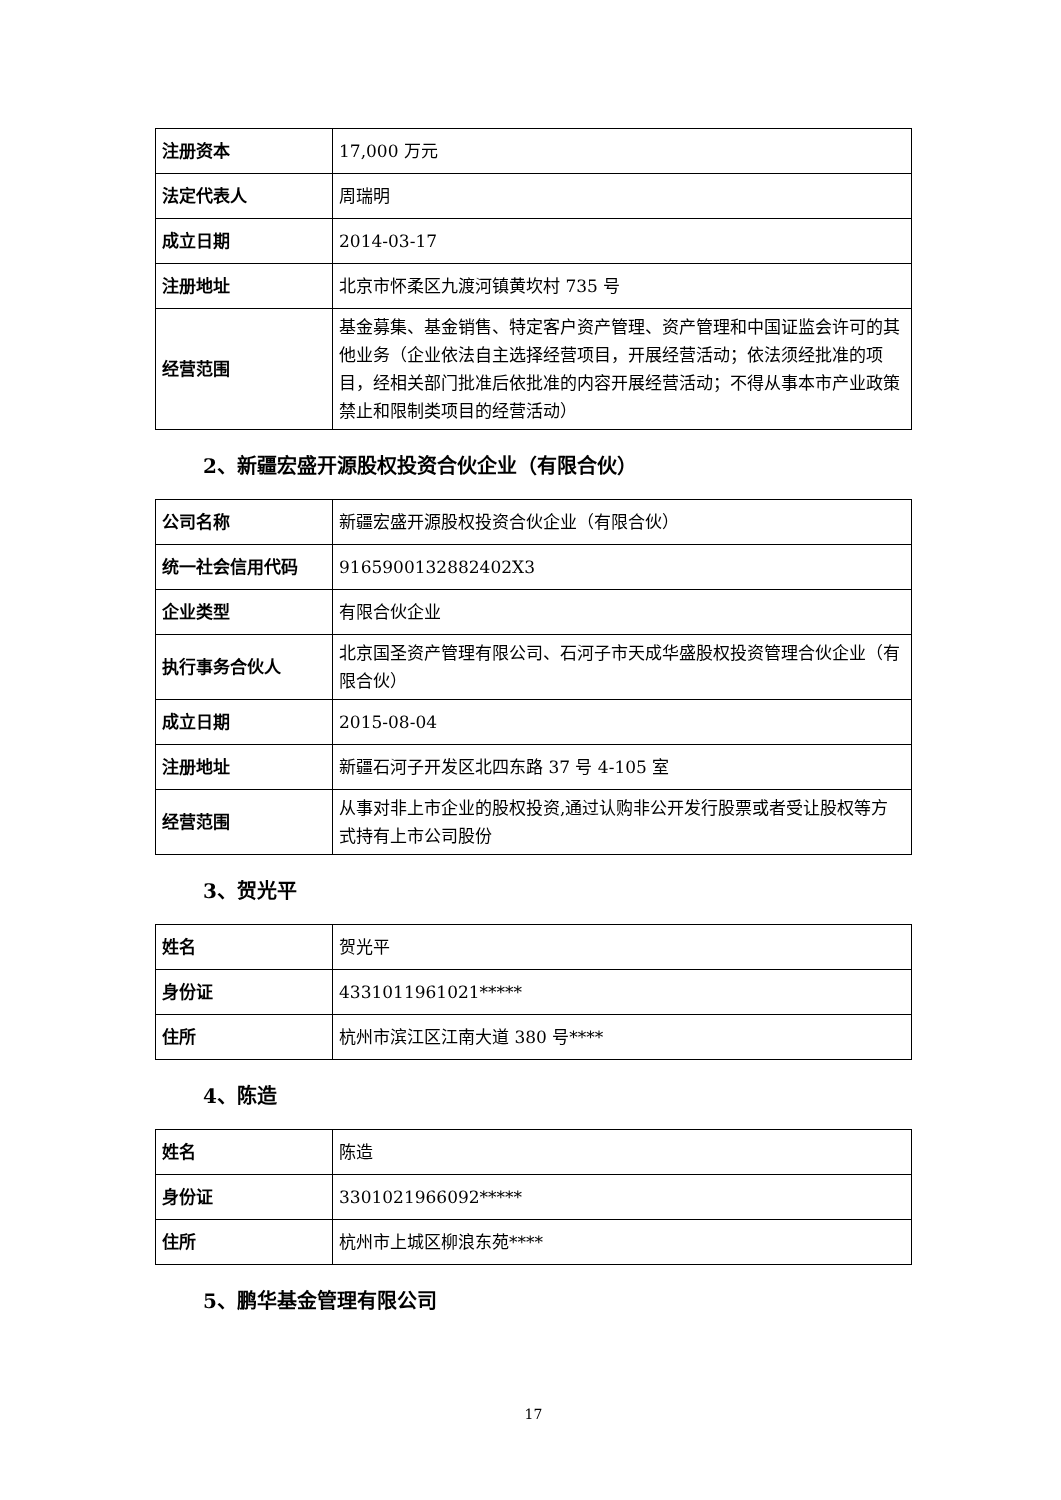| 注册资本 | 17,000 万元 |
| 法定代表人 | 周瑞明 |
| 成立日期 | 2014-03-17 |
| 注册地址 | 北京市怀柔区九渡河镇黄坎村 735 号 |
| 经营范围 | 基金募集、基金销售、特定客户资产管理、资产管理和中国证监会许可的其他业务（企业依法自主选择经营项目，开展经营活动；依法须经批准的项目，经相关部门批准后依批准的内容开展经营活动；不得从事本市产业政策禁止和限制类项目的经营活动） |
2、新疆宏盛开源股权投资合伙企业（有限合伙）
| 公司名称 | 新疆宏盛开源股权投资合伙企业（有限合伙） |
| 统一社会信用代码 | 9165900132882402X3 |
| 企业类型 | 有限合伙企业 |
| 执行事务合伙人 | 北京国圣资产管理有限公司、石河子市天成华盛股权投资管理合伙企业（有限合伙） |
| 成立日期 | 2015-08-04 |
| 注册地址 | 新疆石河子开发区北四东路 37 号 4-105 室 |
| 经营范围 | 从事对非上市企业的股权投资,通过认购非公开发行股票或者受让股权等方式持有上市公司股份 |
3、贺光平
| 姓名 | 贺光平 |
| 身份证 | 4331011961021***** |
| 住所 | 杭州市滨江区江南大道 380 号**** |
4、陈造
| 姓名 | 陈造 |
| 身份证 | 3301021966092***** |
| 住所 | 杭州市上城区柳浪东苑**** |
5、鹏华基金管理有限公司
17